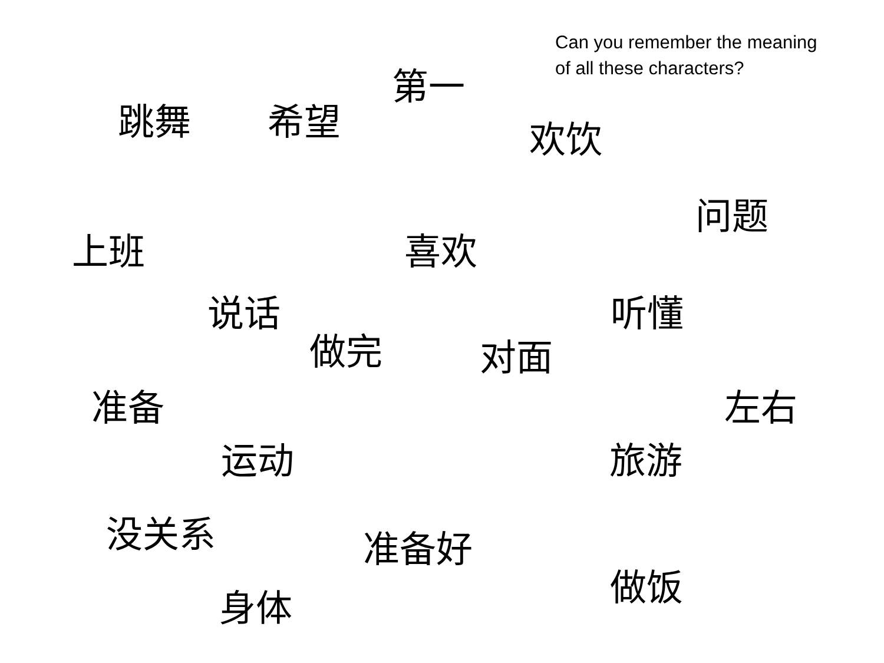Can you remember the meaning
of all these characters?
第一
跳舞 希望 欢饮
问题
上班 喜欢
说话 听懂
做完 对面
准备 左右
运动 旅游
没关系 准备好
做饭
身体